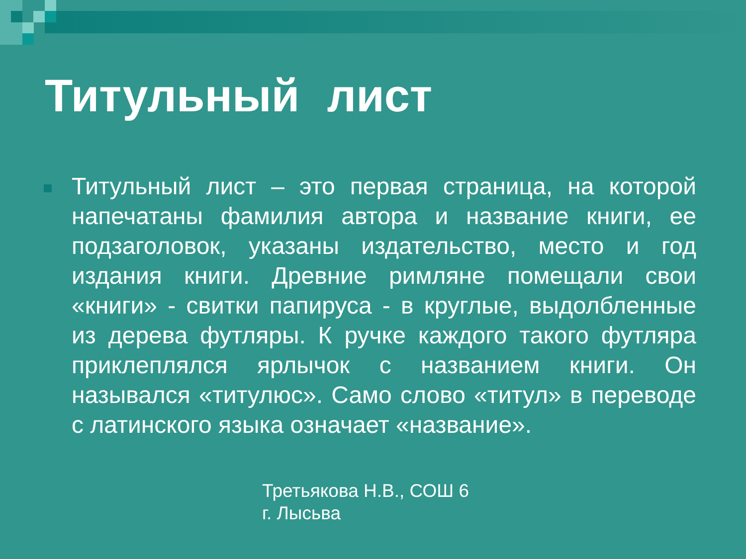Титульный лист
Титульный лист – это первая страница, на которой напечатаны фамилия автора и название книги, ее подзаголовок, указаны издательство, место и год издания книги. Древние римляне помещали свои «книги» - свитки папируса - в круглые, выдолбленные из дерева футляры. К ручке каждого такого футляра приклеплялся ярлычок с названием книги. Он назывался «титулюс». Само слово «титул» в переводе с латинского языка означает «название».
Третьякова Н.В., СОШ 6
г. Лысьва